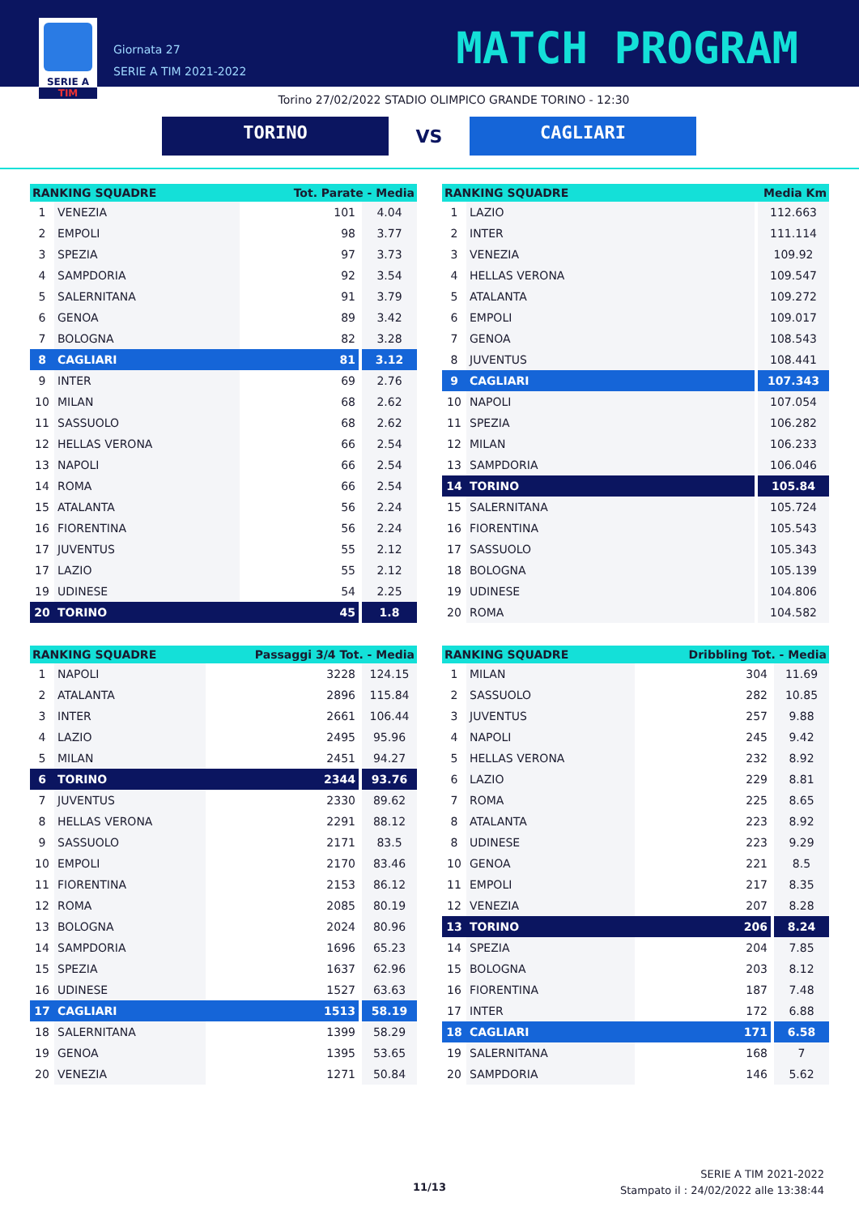SERIE A
TIM
Giornata 27
SERIE A TIM 2021-2022
MATCH PROGRAM
Torino 27/02/2022 STADIO OLIMPICO GRANDE TORINO - 12:30
TORINO
VS
CAGLIARI
| RANKING SQUADRE | | Tot. Parate - Media | |
| --- | --- | --- | --- |
| 1 | VENEZIA | 101 | 4.04 |
| 2 | EMPOLI | 98 | 3.77 |
| 3 | SPEZIA | 97 | 3.73 |
| 4 | SAMPDORIA | 92 | 3.54 |
| 5 | SALERNITANA | 91 | 3.79 |
| 6 | GENOA | 89 | 3.42 |
| 7 | BOLOGNA | 82 | 3.28 |
| 8 | CAGLIARI | 81 | 3.12 |
| 9 | INTER | 69 | 2.76 |
| 10 | MILAN | 68 | 2.62 |
| 11 | SASSUOLO | 68 | 2.62 |
| 12 | HELLAS VERONA | 66 | 2.54 |
| 13 | NAPOLI | 66 | 2.54 |
| 14 | ROMA | 66 | 2.54 |
| 15 | ATALANTA | 56 | 2.24 |
| 16 | FIORENTINA | 56 | 2.24 |
| 17 | JUVENTUS | 55 | 2.12 |
| 17 | LAZIO | 55 | 2.12 |
| 19 | UDINESE | 54 | 2.25 |
| 20 | TORINO | 45 | 1.8 |
| RANKING SQUADRE | | Media Km |
| --- | --- | --- |
| 1 | LAZIO | 112.663 |
| 2 | INTER | 111.114 |
| 3 | VENEZIA | 109.92 |
| 4 | HELLAS VERONA | 109.547 |
| 5 | ATALANTA | 109.272 |
| 6 | EMPOLI | 109.017 |
| 7 | GENOA | 108.543 |
| 8 | JUVENTUS | 108.441 |
| 9 | CAGLIARI | 107.343 |
| 10 | NAPOLI | 107.054 |
| 11 | SPEZIA | 106.282 |
| 12 | MILAN | 106.233 |
| 13 | SAMPDORIA | 106.046 |
| 14 | TORINO | 105.84 |
| 15 | SALERNITANA | 105.724 |
| 16 | FIORENTINA | 105.543 |
| 17 | SASSUOLO | 105.343 |
| 18 | BOLOGNA | 105.139 |
| 19 | UDINESE | 104.806 |
| 20 | ROMA | 104.582 |
| RANKING SQUADRE | | Passaggi 3/4 Tot. - Media | |
| --- | --- | --- | --- |
| 1 | NAPOLI | 3228 | 124.15 |
| 2 | ATALANTA | 2896 | 115.84 |
| 3 | INTER | 2661 | 106.44 |
| 4 | LAZIO | 2495 | 95.96 |
| 5 | MILAN | 2451 | 94.27 |
| 6 | TORINO | 2344 | 93.76 |
| 7 | JUVENTUS | 2330 | 89.62 |
| 8 | HELLAS VERONA | 2291 | 88.12 |
| 9 | SASSUOLO | 2171 | 83.5 |
| 10 | EMPOLI | 2170 | 83.46 |
| 11 | FIORENTINA | 2153 | 86.12 |
| 12 | ROMA | 2085 | 80.19 |
| 13 | BOLOGNA | 2024 | 80.96 |
| 14 | SAMPDORIA | 1696 | 65.23 |
| 15 | SPEZIA | 1637 | 62.96 |
| 16 | UDINESE | 1527 | 63.63 |
| 17 | CAGLIARI | 1513 | 58.19 |
| 18 | SALERNITANA | 1399 | 58.29 |
| 19 | GENOA | 1395 | 53.65 |
| 20 | VENEZIA | 1271 | 50.84 |
| RANKING SQUADRE | | Dribbling Tot. - Media | |
| --- | --- | --- | --- |
| 1 | MILAN | 304 | 11.69 |
| 2 | SASSUOLO | 282 | 10.85 |
| 3 | JUVENTUS | 257 | 9.88 |
| 4 | NAPOLI | 245 | 9.42 |
| 5 | HELLAS VERONA | 232 | 8.92 |
| 6 | LAZIO | 229 | 8.81 |
| 7 | ROMA | 225 | 8.65 |
| 8 | ATALANTA | 223 | 8.92 |
| 8 | UDINESE | 223 | 9.29 |
| 10 | GENOA | 221 | 8.5 |
| 11 | EMPOLI | 217 | 8.35 |
| 12 | VENEZIA | 207 | 8.28 |
| 13 | TORINO | 206 | 8.24 |
| 14 | SPEZIA | 204 | 7.85 |
| 15 | BOLOGNA | 203 | 8.12 |
| 16 | FIORENTINA | 187 | 7.48 |
| 17 | INTER | 172 | 6.88 |
| 18 | CAGLIARI | 171 | 6.58 |
| 19 | SALERNITANA | 168 | 7 |
| 20 | SAMPDORIA | 146 | 5.62 |
11/13
SERIE A TIM 2021-2022
Stampato il : 24/02/2022 alle 13:38:44